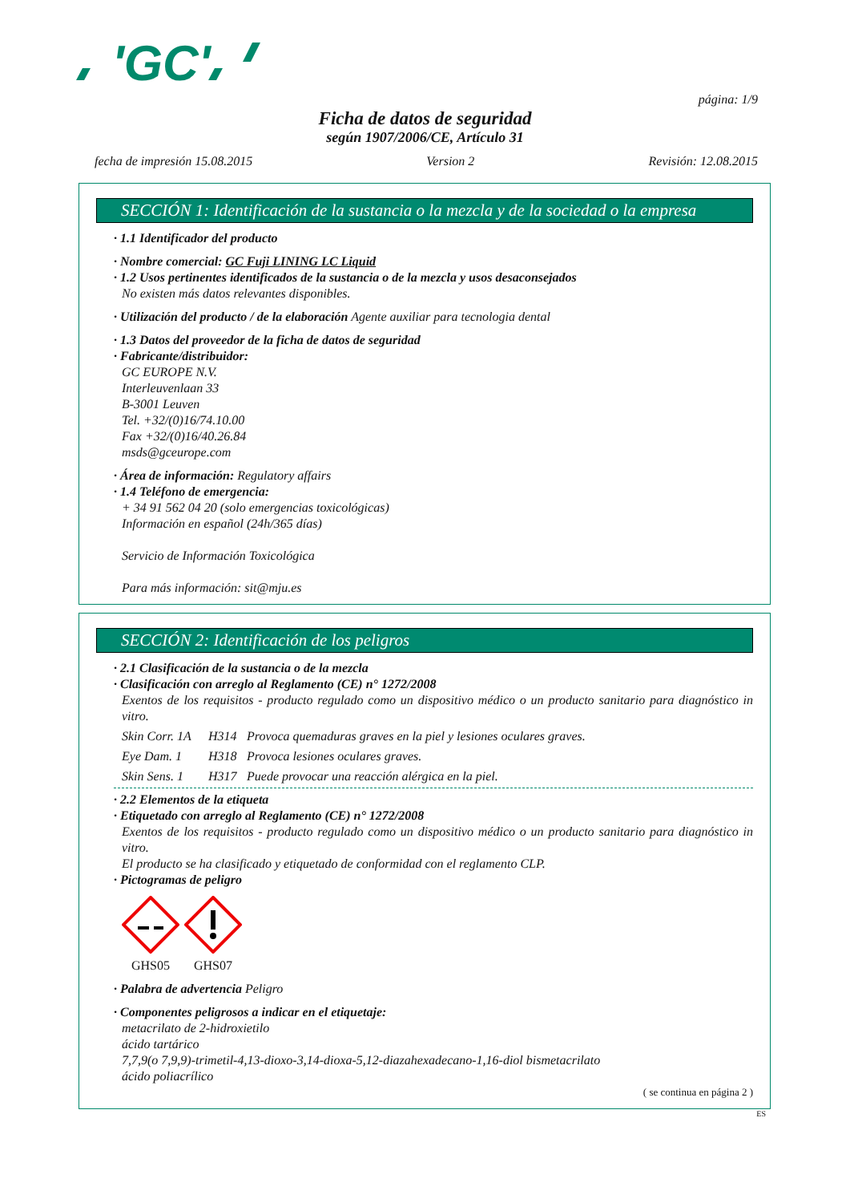'GC'
página: 1/9
Ficha de datos de seguridad
según 1907/2006/CE, Artículo 31
fecha de impresión 15.08.2015 Version 2 Revisión: 12.08.2015
SECCIÓN 1: Identificación de la sustancia o la mezcla y de la sociedad o la empresa
· 1.1 Identificador del producto
· Nombre comercial: GC Fuji LINING LC Liquid
· 1.2 Usos pertinentes identificados de la sustancia o de la mezcla y usos desaconsejados
No existen más datos relevantes disponibles.
· Utilización del producto / de la elaboración Agente auxiliar para tecnologia dental
· 1.3 Datos del proveedor de la ficha de datos de seguridad
· Fabricante/distribuidor:
GC EUROPE N.V.
Interleuvenlaan 33
B-3001 Leuven
Tel. +32/(0)16/74.10.00
Fax +32/(0)16/40.26.84
msds@gceurope.com
· Área de información: Regulatory affairs
· 1.4 Teléfono de emergencia:
+ 34 91 562 04 20 (solo emergencias toxicológicas)
Información en español (24h/365 días)
Servicio de Información Toxicológica
Para más información: sit@mju.es
SECCIÓN 2: Identificación de los peligros
· 2.1 Clasificación de la sustancia o de la mezcla
· Clasificación con arreglo al Reglamento (CE) n° 1272/2008
Exentos de los requisitos - producto regulado como un dispositivo médico o un producto sanitario para diagnóstico in vitro.
Skin Corr. 1A H314 Provoca quemaduras graves en la piel y lesiones oculares graves.
Eye Dam. 1 H318 Provoca lesiones oculares graves.
Skin Sens. 1 H317 Puede provocar una reacción alérgica en la piel.
· 2.2 Elementos de la etiqueta
· Etiquetado con arreglo al Reglamento (CE) n° 1272/2008
Exentos de los requisitos - producto regulado como un dispositivo médico o un producto sanitario para diagnóstico in vitro.
El producto se ha clasificado y etiquetado de conformidad con el reglamento CLP.
· Pictogramas de peligro
GHS05 GHS07
· Palabra de advertencia Peligro
· Componentes peligrosos a indicar en el etiquetaje:
metacrilato de 2-hidroxietilo
ácido tartárico
7,7,9(o 7,9,9)-trimetil-4,13-dioxo-3,14-dioxa-5,12-diazahexadecano-1,16-diol bismetacrilato
ácido poliacrílico
( se continua en página 2 )
ES